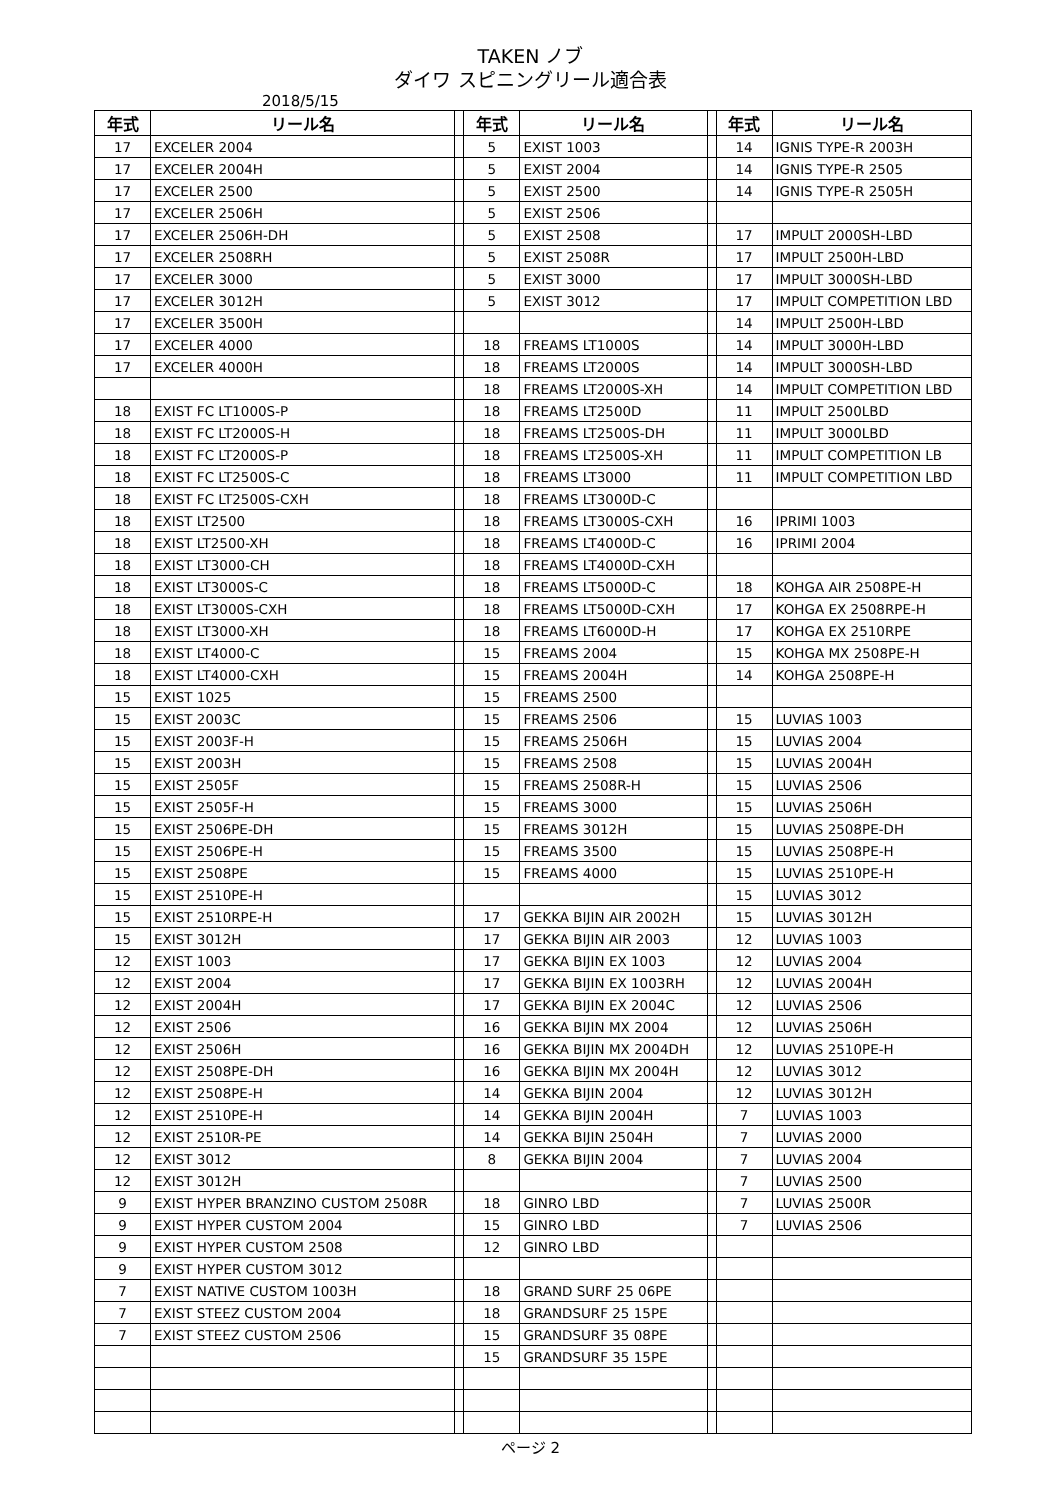TAKEN ノブ
ダイワ スピニングリール適合表
2018/5/15
| 年式 | リール名 | | 年式 | リール名 | | 年式 | リール名 |
| 17 | EXCELER 2004 | | 5 | EXIST 1003 | | 14 | IGNIS TYPE-R 2003H |
| 17 | EXCELER 2004H | | 5 | EXIST 2004 | | 14 | IGNIS TYPE-R 2505 |
| 17 | EXCELER 2500 | | 5 | EXIST 2500 | | 14 | IGNIS TYPE-R 2505H |
| 17 | EXCELER 2506H | | 5 | EXIST 2506 | | | |
| 17 | EXCELER 2506H-DH | | 5 | EXIST 2508 | | 17 | IMPULT 2000SH-LBD |
| 17 | EXCELER 2508RH | | 5 | EXIST 2508R | | 17 | IMPULT 2500H-LBD |
| 17 | EXCELER 3000 | | 5 | EXIST 3000 | | 17 | IMPULT 3000SH-LBD |
| 17 | EXCELER 3012H | | 5 | EXIST 3012 | | 17 | IMPULT COMPETITION LBD |
| 17 | EXCELER 3500H | | | | | 14 | IMPULT 2500H-LBD |
| 17 | EXCELER 4000 | | 18 | FREAMS LT1000S | | 14 | IMPULT 3000H-LBD |
| 17 | EXCELER 4000H | | 18 | FREAMS LT2000S | | 14 | IMPULT 3000SH-LBD |
| | | | 18 | FREAMS LT2000S-XH | | 14 | IMPULT COMPETITION LBD |
| 18 | EXIST FC LT1000S-P | | 18 | FREAMS LT2500D | | 11 | IMPULT 2500LBD |
| 18 | EXIST FC LT2000S-H | | 18 | FREAMS LT2500S-DH | | 11 | IMPULT 3000LBD |
| 18 | EXIST FC LT2000S-P | | 18 | FREAMS LT2500S-XH | | 11 | IMPULT COMPETITION LB |
| 18 | EXIST FC LT2500S-C | | 18 | FREAMS LT3000 | | 11 | IMPULT COMPETITION LBD |
| 18 | EXIST FC LT2500S-CXH | | 18 | FREAMS LT3000D-C | | | |
| 18 | EXIST LT2500 | | 18 | FREAMS LT3000S-CXH | | 16 | IPRIMI 1003 |
| 18 | EXIST LT2500-XH | | 18 | FREAMS LT4000D-C | | 16 | IPRIMI 2004 |
| 18 | EXIST LT3000-CH | | 18 | FREAMS LT4000D-CXH | | | |
| 18 | EXIST LT3000S-C | | 18 | FREAMS LT5000D-C | | 18 | KOHGA AIR 2508PE-H |
| 18 | EXIST LT3000S-CXH | | 18 | FREAMS LT5000D-CXH | | 17 | KOHGA EX 2508RPE-H |
| 18 | EXIST LT3000-XH | | 18 | FREAMS LT6000D-H | | 17 | KOHGA EX 2510RPE |
| 18 | EXIST LT4000-C | | 15 | FREAMS 2004 | | 15 | KOHGA MX 2508PE-H |
| 18 | EXIST LT4000-CXH | | 15 | FREAMS 2004H | | 14 | KOHGA 2508PE-H |
| 15 | EXIST 1025 | | 15 | FREAMS 2500 | | | |
| 15 | EXIST 2003C | | 15 | FREAMS 2506 | | 15 | LUVIAS 1003 |
| 15 | EXIST 2003F-H | | 15 | FREAMS 2506H | | 15 | LUVIAS 2004 |
| 15 | EXIST 2003H | | 15 | FREAMS 2508 | | 15 | LUVIAS 2004H |
| 15 | EXIST 2505F | | 15 | FREAMS 2508R-H | | 15 | LUVIAS 2506 |
| 15 | EXIST 2505F-H | | 15 | FREAMS 3000 | | 15 | LUVIAS 2506H |
| 15 | EXIST 2506PE-DH | | 15 | FREAMS 3012H | | 15 | LUVIAS 2508PE-DH |
| 15 | EXIST 2506PE-H | | 15 | FREAMS 3500 | | 15 | LUVIAS 2508PE-H |
| 15 | EXIST 2508PE | | 15 | FREAMS 4000 | | 15 | LUVIAS 2510PE-H |
| 15 | EXIST 2510PE-H | | | | | 15 | LUVIAS 3012 |
| 15 | EXIST 2510RPE-H | | 17 | GEKKA BIJIN AIR 2002H | | 15 | LUVIAS 3012H |
| 15 | EXIST 3012H | | 17 | GEKKA BIJIN AIR 2003 | | 12 | LUVIAS 1003 |
| 12 | EXIST 1003 | | 17 | GEKKA BIJIN EX 1003 | | 12 | LUVIAS 2004 |
| 12 | EXIST 2004 | | 17 | GEKKA BIJIN EX 1003RH | | 12 | LUVIAS 2004H |
| 12 | EXIST 2004H | | 17 | GEKKA BIJIN EX 2004C | | 12 | LUVIAS 2506 |
| 12 | EXIST 2506 | | 16 | GEKKA BIJIN MX 2004 | | 12 | LUVIAS 2506H |
| 12 | EXIST 2506H | | 16 | GEKKA BIJIN MX 2004DH | | 12 | LUVIAS 2510PE-H |
| 12 | EXIST 2508PE-DH | | 16 | GEKKA BIJIN MX 2004H | | 12 | LUVIAS 3012 |
| 12 | EXIST 2508PE-H | | 14 | GEKKA BIJIN 2004 | | 12 | LUVIAS 3012H |
| 12 | EXIST 2510PE-H | | 14 | GEKKA BIJIN 2004H | | 7 | LUVIAS 1003 |
| 12 | EXIST 2510R-PE | | 14 | GEKKA BIJIN 2504H | | 7 | LUVIAS 2000 |
| 12 | EXIST 3012 | | 8 | GEKKA BIJIN 2004 | | 7 | LUVIAS 2004 |
| 12 | EXIST 3012H | | | | | 7 | LUVIAS 2500 |
| 9 | EXIST HYPER BRANZINO CUSTOM 2508R | | 18 | GINRO LBD | | 7 | LUVIAS 2500R |
| 9 | EXIST HYPER CUSTOM 2004 | | 15 | GINRO LBD | | 7 | LUVIAS 2506 |
| 9 | EXIST HYPER CUSTOM 2508 | | 12 | GINRO LBD | | | |
| 9 | EXIST HYPER CUSTOM 3012 | | | | | | |
| 7 | EXIST NATIVE CUSTOM 1003H | | 18 | GRAND SURF 25 06PE | | | |
| 7 | EXIST STEEZ CUSTOM 2004 | | 18 | GRANDSURF 25 15PE | | | |
| 7 | EXIST STEEZ CUSTOM 2506 | | 15 | GRANDSURF 35 08PE | | | |
| | | | 15 | GRANDSURF 35 15PE | | | |
ページ 2